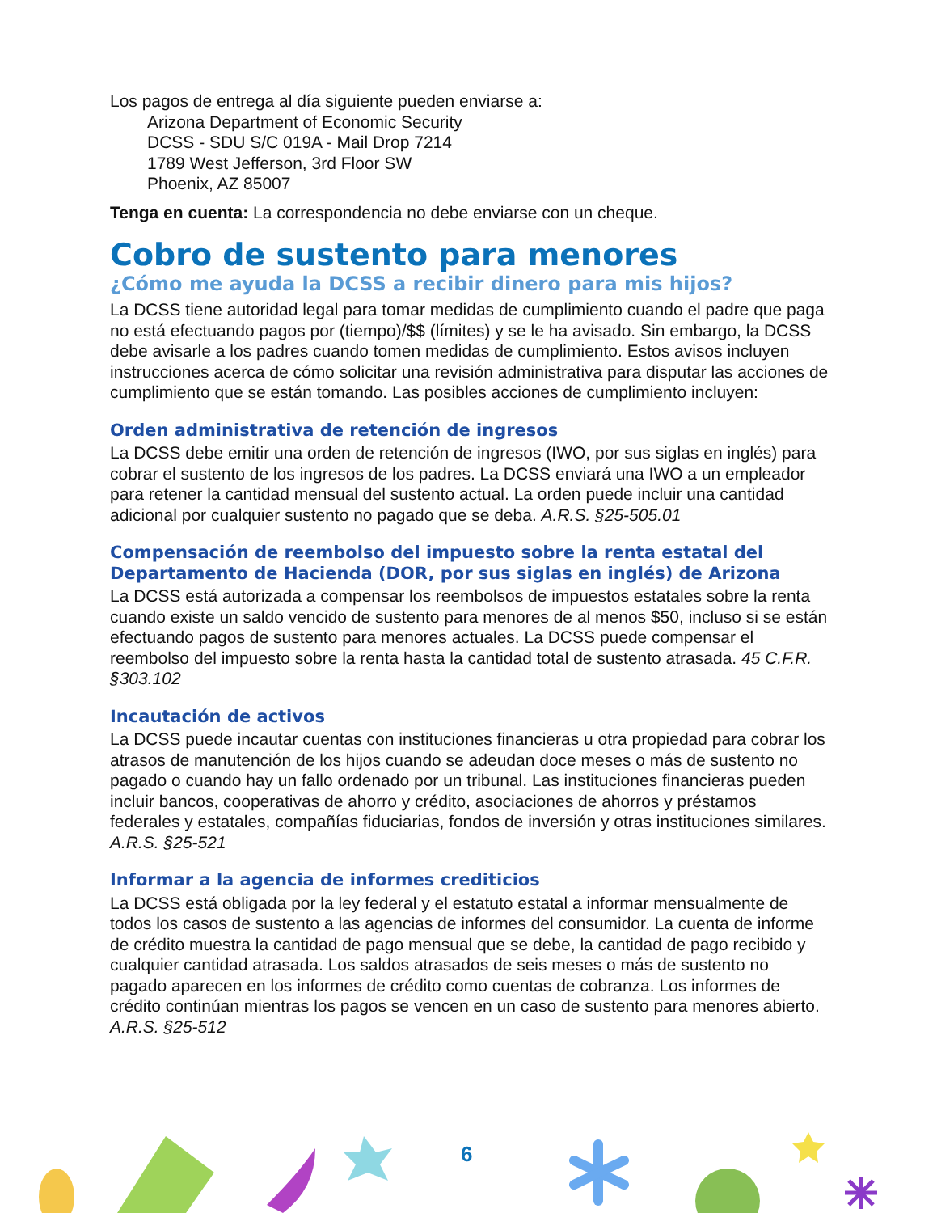Los pagos de entrega al día siguiente pueden enviarse a:
Arizona Department of Economic Security
DCSS - SDU S/C 019A - Mail Drop 7214
1789 West Jefferson, 3rd Floor SW
Phoenix, AZ 85007
Tenga en cuenta: La correspondencia no debe enviarse con un cheque.
Cobro de sustento para menores
¿Cómo me ayuda la DCSS a recibir dinero para mis hijos?
La DCSS tiene autoridad legal para tomar medidas de cumplimiento cuando el padre que paga no está efectuando pagos por (tiempo)/$$ (límites) y se le ha avisado. Sin embargo, la DCSS debe avisarle a los padres cuando tomen medidas de cumplimiento. Estos avisos incluyen instrucciones acerca de cómo solicitar una revisión administrativa para disputar las acciones de cumplimiento que se están tomando. Las posibles acciones de cumplimiento incluyen:
Orden administrativa de retención de ingresos
La DCSS debe emitir una orden de retención de ingresos (IWO, por sus siglas en inglés) para cobrar el sustento de los ingresos de los padres. La DCSS enviará una IWO a un empleador para retener la cantidad mensual del sustento actual. La orden puede incluir una cantidad adicional por cualquier sustento no pagado que se deba. A.R.S. §25-505.01
Compensación de reembolso del impuesto sobre la renta estatal del Departamento de Hacienda (DOR, por sus siglas en inglés) de Arizona
La DCSS está autorizada a compensar los reembolsos de impuestos estatales sobre la renta cuando existe un saldo vencido de sustento para menores de al menos $50, incluso si se están efectuando pagos de sustento para menores actuales. La DCSS puede compensar el reembolso del impuesto sobre la renta hasta la cantidad total de sustento atrasada. 45 C.F.R. §303.102
Incautación de activos
La DCSS puede incautar cuentas con instituciones financieras u otra propiedad para cobrar los atrasos de manutención de los hijos cuando se adeudan doce meses o más de sustento no pagado o cuando hay un fallo ordenado por un tribunal. Las instituciones financieras pueden incluir bancos, cooperativas de ahorro y crédito, asociaciones de ahorros y préstamos federales y estatales, compañías fiduciarias, fondos de inversión y otras instituciones similares. A.R.S. §25-521
Informar a la agencia de informes crediticios
La DCSS está obligada por la ley federal y el estatuto estatal a informar mensualmente de todos los casos de sustento a las agencias de informes del consumidor. La cuenta de informe de crédito muestra la cantidad de pago mensual que se debe, la cantidad de pago recibido y cualquier cantidad atrasada. Los saldos atrasados de seis meses o más de sustento no pagado aparecen en los informes de crédito como cuentas de cobranza. Los informes de crédito continúan mientras los pagos se vencen en un caso de sustento para menores abierto. A.R.S. §25-512
6